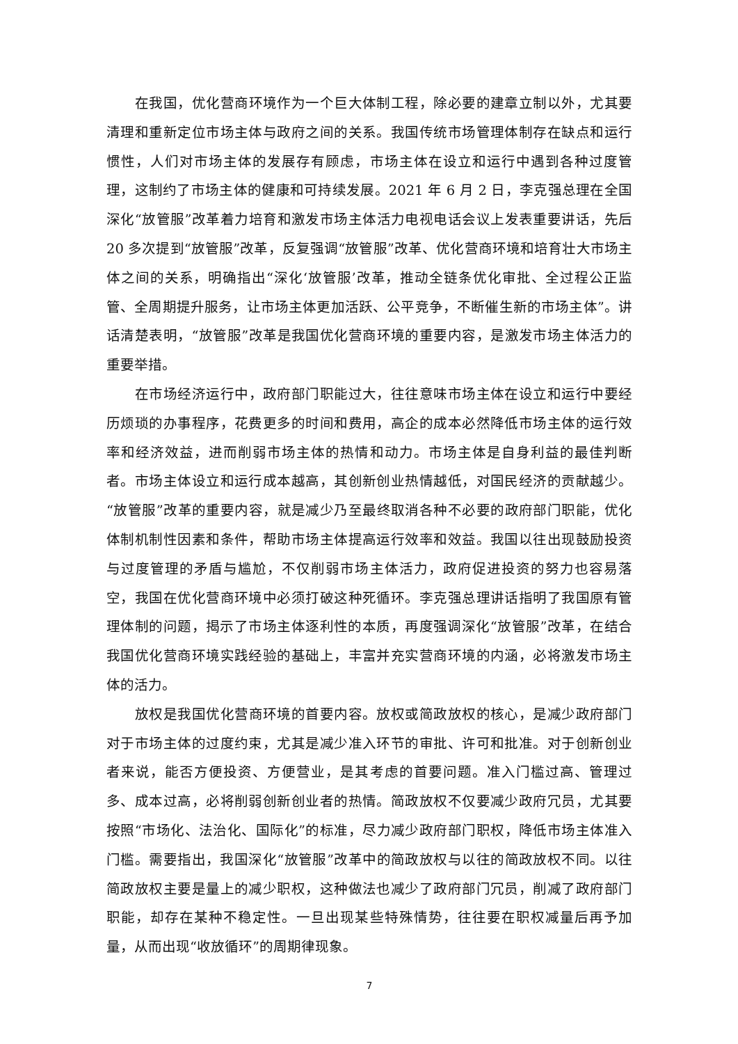在我国，优化营商环境作为一个巨大体制工程，除必要的建章立制以外，尤其要清理和重新定位市场主体与政府之间的关系。我国传统市场管理体制存在缺点和运行惯性，人们对市场主体的发展存有顾虑，市场主体在设立和运行中遇到各种过度管理，这制约了市场主体的健康和可持续发展。2021 年 6 月 2 日，李克强总理在全国深化“放管服”改革着力培育和激发市场主体活力电视电话会议上发表重要讲话，先后 20 多次提到“放管服”改革，反复强调“放管服”改革、优化营商环境和培育壮大市场主体之间的关系，明确指出“深化‘放管服’改革，推动全链条优化审批、全过程公正监管、全周期提升服务，让市场主体更加活跃、公平竞争，不断催生新的市场主体”。讲话清楚表明，“放管服”改革是我国优化营商环境的重要内容，是激发市场主体活力的重要举措。
在市场经济运行中，政府部门职能过大，往往意味市场主体在设立和运行中要经历烦琐的办事程序，花费更多的时间和费用，高企的成本必然降低市场主体的运行效率和经济效益，进而削弱市场主体的热情和动力。市场主体是自身利益的最佳判断者。市场主体设立和运行成本越高，其创新创业热情越低，对国民经济的贡献越少。“放管服”改革的重要内容，就是减少乃至最终取消各种不必要的政府部门职能，优化体制机制性因素和条件，帮助市场主体提高运行效率和效益。我国以往出现鼓励投资与过度管理的矛盾与尴尬，不仅削弱市场主体活力，政府促进投资的努力也容易落空，我国在优化营商环境中必须打破这种死循环。李克强总理讲话指明了我国原有管理体制的问题，揭示了市场主体逐利性的本质，再度强调深化“放管服”改革，在结合我国优化营商环境实践经验的基础上，丰富并充实营商环境的内涵，必将激发市场主体的活力。
放权是我国优化营商环境的首要内容。放权或简政放权的核心，是减少政府部门对于市场主体的过度约束，尤其是减少准入环节的审批、许可和批准。对于创新创业者来说，能否方便投资、方便营业，是其考虑的首要问题。准入门槛过高、管理过多、成本过高，必将削弱创新创业者的热情。简政放权不仅要减少政府冗员，尤其要按照“市场化、法治化、国际化”的标准，尽力减少政府部门职权，降低市场主体准入门槛。需要指出，我国深化“放管服”改革中的简政放权与以往的简政放权不同。以往简政放权主要是量上的减少职权，这种做法也减少了政府部门冗员，削减了政府部门职能，却存在某种不稳定性。一旦出现某些特殊情势，往往要在职权减量后再予加量，从而出现“收放循环”的周期律现象。
7